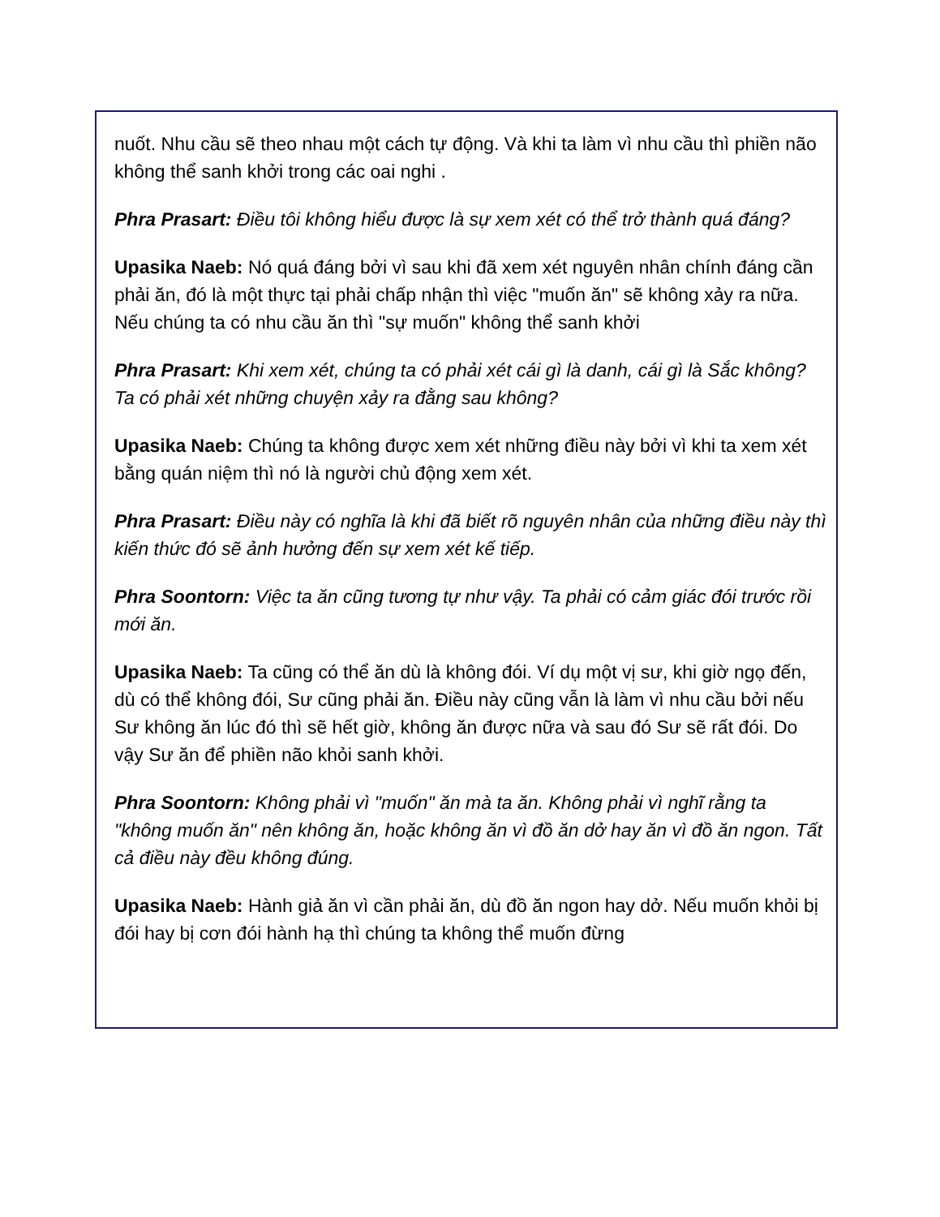nuốt. Nhu cầu sẽ theo nhau một cách tự động. Và khi ta làm vì nhu cầu thì phiền não không thể sanh khởi trong các oai nghi .
Phra Prasart: Điều tôi không hiểu được là sự xem xét có thể trở thành quá đáng?
Upasika Naeb: Nó quá đáng bởi vì sau khi đã xem xét nguyên nhân chính đáng cần phải ăn, đó là một thực tại phải chấp nhận thì việc "muốn ăn" sẽ không xảy ra nữa. Nếu chúng ta có nhu cầu ăn thì "sự muốn" không thể sanh khởi
Phra Prasart: Khi xem xét, chúng ta có phải xét cái gì là danh, cái gì là Sắc không? Ta có phải xét những chuyện xảy ra đằng sau không?
Upasika Naeb: Chúng ta không được xem xét những điều này bởi vì khi ta xem xét bằng quán niệm thì nó là người chủ động xem xét.
Phra Prasart: Điều này có nghĩa là khi đã biết rõ nguyên nhân của những điều này thì kiến thức đó sẽ ảnh hưởng đến sự xem xét kế tiếp.
Phra Soontorn: Việc ta ăn cũng tương tự như vậy. Ta phải có cảm giác đói trước rồi mới ăn.
Upasika Naeb: Ta cũng có thể ăn dù là không đói. Ví dụ một vị sư, khi giờ ngọ đến, dù có thể không đói, Sư cũng phải ăn. Điều này cũng vẫn là làm vì nhu cầu bởi nếu Sư không ăn lúc đó thì sẽ hết giờ, không ăn được nữa và sau đó Sư sẽ rất đói. Do vậy Sư ăn để phiền não khỏi sanh khởi.
Phra Soontorn: Không phải vì "muốn" ăn mà ta ăn. Không phải vì nghĩ rằng ta "không muốn ăn" nên không ăn, hoặc không ăn vì đồ ăn dở hay ăn vì đồ ăn ngon. Tất cả điều này đều không đúng.
Upasika Naeb: Hành giả ăn vì cần phải ăn, dù đồ ăn ngon hay dở. Nếu muốn khỏi bị đói hay bị cơn đói hành hạ thì chúng ta không thể muốn đừng